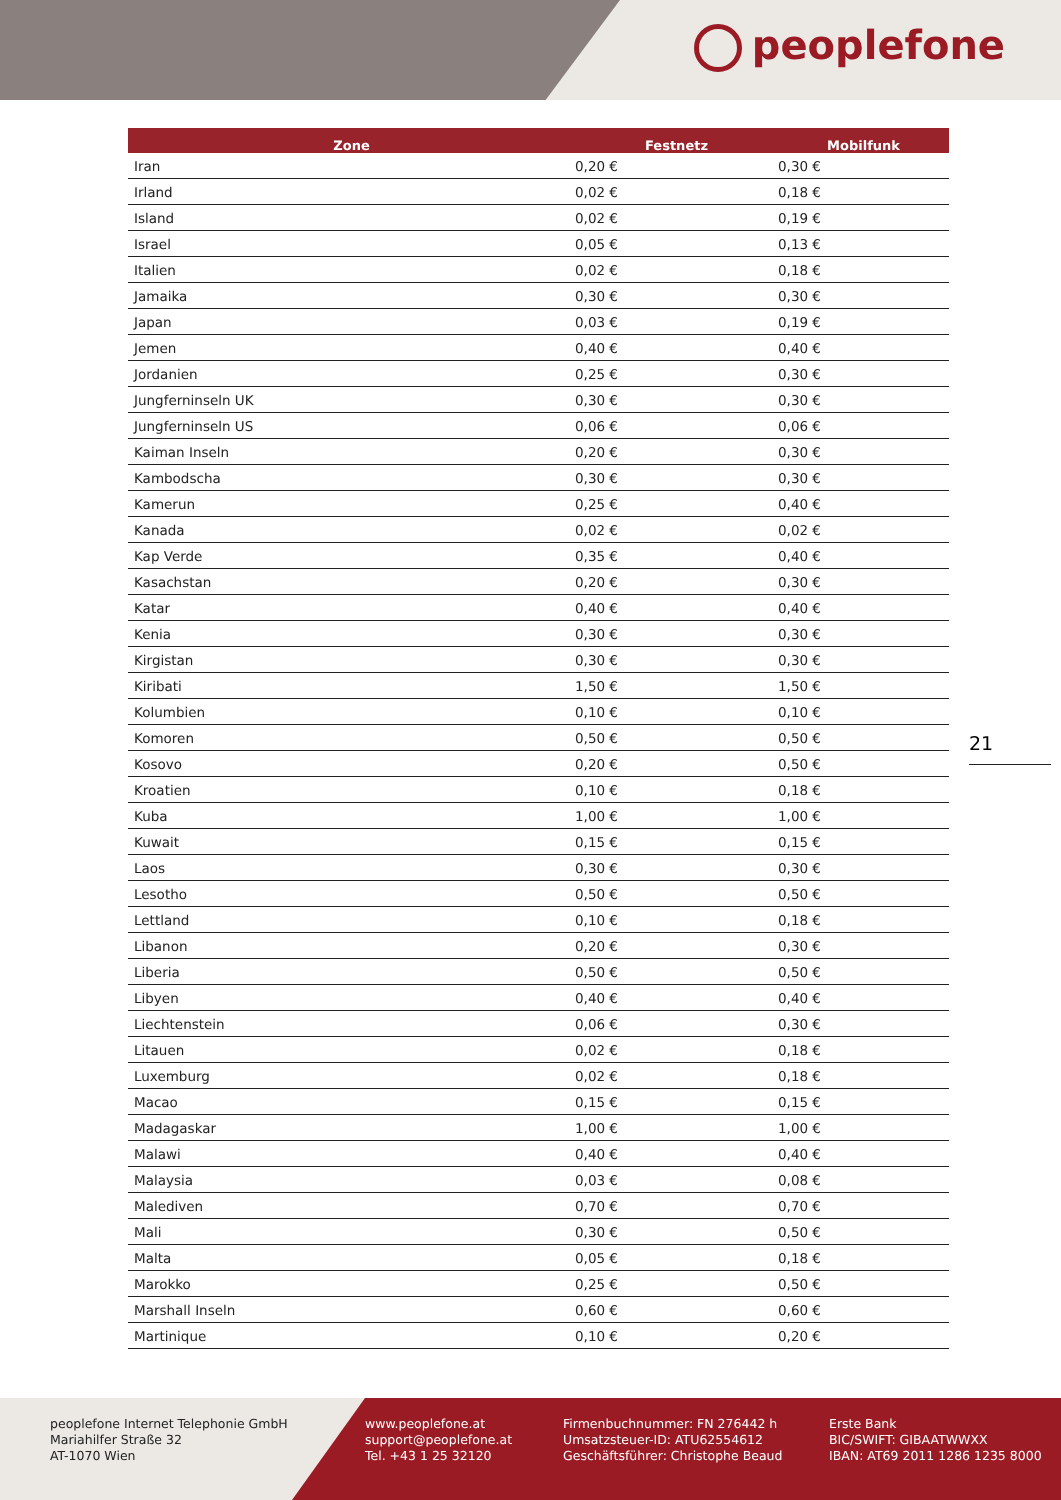peoplefone
| Zone | Festnetz | Mobilfunk |
| --- | --- | --- |
| Iran | 0,20 € | 0,30 € |
| Irland | 0,02 € | 0,18 € |
| Island | 0,02 € | 0,19 € |
| Israel | 0,05 € | 0,13 € |
| Italien | 0,02 € | 0,18 € |
| Jamaika | 0,30 € | 0,30 € |
| Japan | 0,03 € | 0,19 € |
| Jemen | 0,40 € | 0,40 € |
| Jordanien | 0,25 € | 0,30 € |
| Jungferninseln UK | 0,30 € | 0,30 € |
| Jungferninseln US | 0,06 € | 0,06 € |
| Kaiman Inseln | 0,20 € | 0,30 € |
| Kambodscha | 0,30 € | 0,30 € |
| Kamerun | 0,25 € | 0,40 € |
| Kanada | 0,02 € | 0,02 € |
| Kap Verde | 0,35 € | 0,40 € |
| Kasachstan | 0,20 € | 0,30 € |
| Katar | 0,40 € | 0,40 € |
| Kenia | 0,30 € | 0,30 € |
| Kirgistan | 0,30 € | 0,30 € |
| Kiribati | 1,50 € | 1,50 € |
| Kolumbien | 0,10 € | 0,10 € |
| Komoren | 0,50 € | 0,50 € |
| Kosovo | 0,20 € | 0,50 € |
| Kroatien | 0,10 € | 0,18 € |
| Kuba | 1,00 € | 1,00 € |
| Kuwait | 0,15 € | 0,15 € |
| Laos | 0,30 € | 0,30 € |
| Lesotho | 0,50 € | 0,50 € |
| Lettland | 0,10 € | 0,18 € |
| Libanon | 0,20 € | 0,30 € |
| Liberia | 0,50 € | 0,50 € |
| Libyen | 0,40 € | 0,40 € |
| Liechtenstein | 0,06 € | 0,30 € |
| Litauen | 0,02 € | 0,18 € |
| Luxemburg | 0,02 € | 0,18 € |
| Macao | 0,15 € | 0,15 € |
| Madagaskar | 1,00 € | 1,00 € |
| Malawi | 0,40 € | 0,40 € |
| Malaysia | 0,03 € | 0,08 € |
| Malediven | 0,70 € | 0,70 € |
| Mali | 0,30 € | 0,50 € |
| Malta | 0,05 € | 0,18 € |
| Marokko | 0,25 € | 0,50 € |
| Marshall Inseln | 0,60 € | 0,60 € |
| Martinique | 0,10 € | 0,20 € |
21
peoplefone Internet Telephonie GmbH
Mariahilfer Straße 32
AT-1070 Wien
www.peoplefone.at
support@peoplefone.at
Tel. +43 1 25 32120
Firmenbuchnummer: FN 276442 h
Umsatzsteuer-ID: ATU62554612
Geschäftsführer: Christophe Beaud
Erste Bank
BIC/SWIFT: GIBAATWWXX
IBAN: AT69 2011 1286 1235 8000